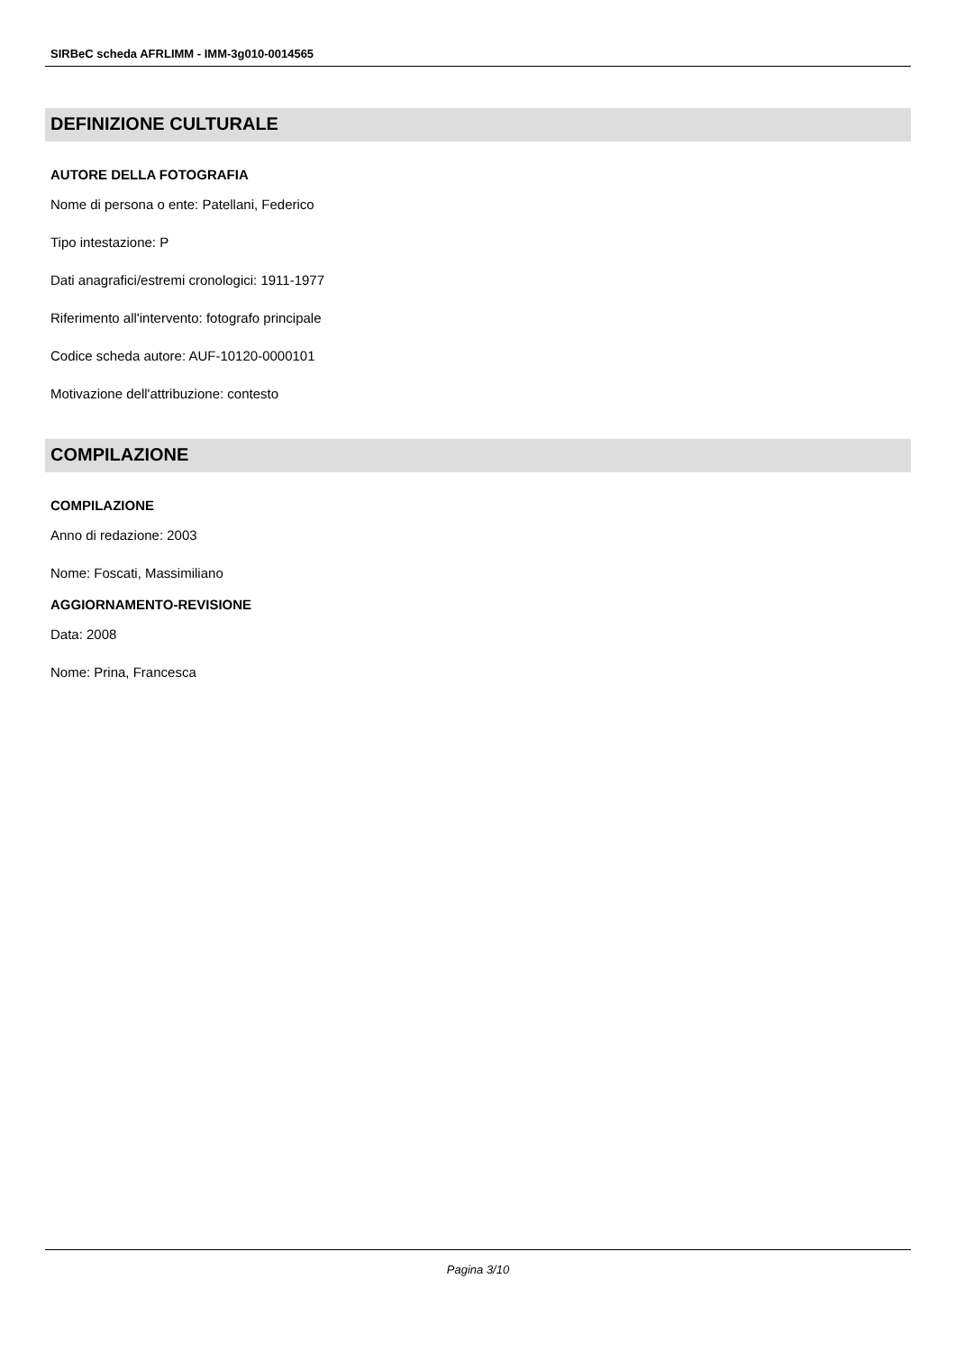SIRBeC scheda AFRLIMM - IMM-3g010-0014565
DEFINIZIONE CULTURALE
AUTORE DELLA FOTOGRAFIA
Nome di persona o ente: Patellani, Federico
Tipo intestazione: P
Dati anagrafici/estremi cronologici: 1911-1977
Riferimento all'intervento: fotografo principale
Codice scheda autore: AUF-10120-0000101
Motivazione dell'attribuzione: contesto
COMPILAZIONE
COMPILAZIONE
Anno di redazione: 2003
Nome: Foscati, Massimiliano
AGGIORNAMENTO-REVISIONE
Data: 2008
Nome: Prina, Francesca
Pagina 3/10